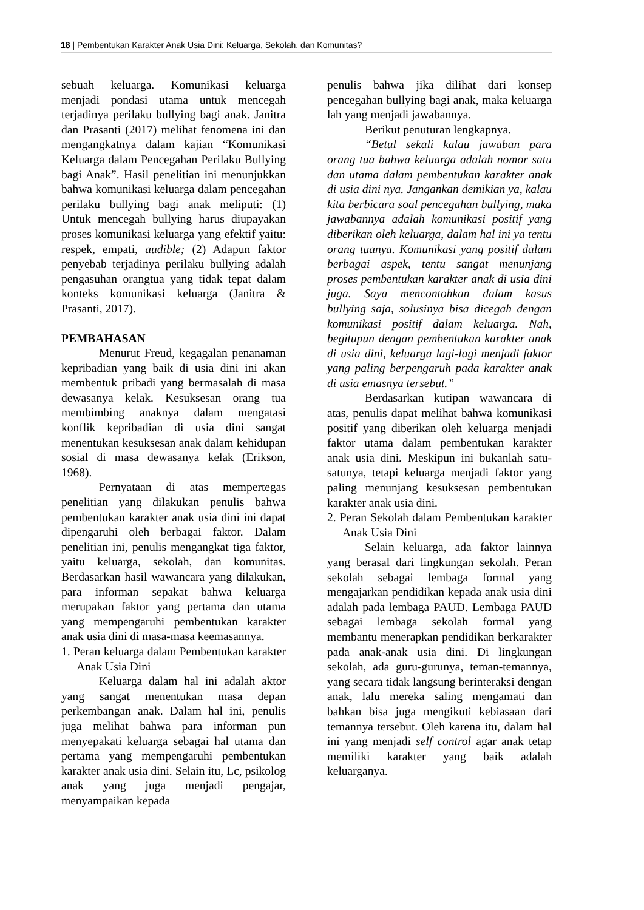18 | Pembentukan Karakter Anak Usia Dini: Keluarga, Sekolah, dan Komunitas?
sebuah keluarga. Komunikasi keluarga menjadi pondasi utama untuk mencegah terjadinya perilaku bullying bagi anak. Janitra dan Prasanti (2017) melihat fenomena ini dan mengangkatnya dalam kajian “Komunikasi Keluarga dalam Pencegahan Perilaku Bullying bagi Anak”. Hasil penelitian ini menunjukkan bahwa komunikasi keluarga dalam pencegahan perilaku bullying bagi anak meliputi: (1) Untuk mencegah bullying harus diupayakan proses komunikasi keluarga yang efektif yaitu: respek, empati, audible; (2) Adapun faktor penyebab terjadinya perilaku bullying adalah pengasuhan orangtua yang tidak tepat dalam konteks komunikasi keluarga (Janitra & Prasanti, 2017).
PEMBAHASAN
Menurut Freud, kegagalan penanaman kepribadian yang baik di usia dini ini akan membentuk pribadi yang bermasalah di masa dewasanya kelak. Kesuksesan orang tua membimbing anaknya dalam mengatasi konflik kepribadian di usia dini sangat menentukan kesuksesan anak dalam kehidupan sosial di masa dewasanya kelak (Erikson, 1968).
Pernyataan di atas mempertegas penelitian yang dilakukan penulis bahwa pembentukan karakter anak usia dini ini dapat dipengaruhi oleh berbagai faktor. Dalam penelitian ini, penulis mengangkat tiga faktor, yaitu keluarga, sekolah, dan komunitas. Berdasarkan hasil wawancara yang dilakukan, para informan sepakat bahwa keluarga merupakan faktor yang pertama dan utama yang mempengaruhi pembentukan karakter anak usia dini di masa-masa keemasannya.
1. Peran keluarga dalam Pembentukan karakter Anak Usia Dini
Keluarga dalam hal ini adalah aktor yang sangat menentukan masa depan perkembangan anak. Dalam hal ini, penulis juga melihat bahwa para informan pun menyepakati keluarga sebagai hal utama dan pertama yang mempengaruhi pembentukan karakter anak usia dini. Selain itu, Lc, psikolog anak yang juga menjadi pengajar, menyampaikan kepada
penulis bahwa jika dilihat dari konsep pencegahan bullying bagi anak, maka keluarga lah yang menjadi jawabannya.
Berikut penuturan lengkapnya.
“Betul sekali kalau jawaban para orang tua bahwa keluarga adalah nomor satu dan utama dalam pembentukan karakter anak di usia dini nya. Jangankan demikian ya, kalau kita berbicara soal pencegahan bullying, maka jawabannya adalah komunikasi positif yang diberikan oleh keluarga, dalam hal ini ya tentu orang tuanya. Komunikasi yang positif dalam berbagai aspek, tentu sangat menunjang proses pembentukan karakter anak di usia dini juga. Saya mencontohkan dalam kasus bullying saja, solusinya bisa dicegah dengan komunikasi positif dalam keluarga. Nah, begitupun dengan pembentukan karakter anak di usia dini, keluarga lagi-lagi menjadi faktor yang paling berpengaruh pada karakter anak di usia emasnya tersebut.”
Berdasarkan kutipan wawancara di atas, penulis dapat melihat bahwa komunikasi positif yang diberikan oleh keluarga menjadi faktor utama dalam pembentukan karakter anak usia dini. Meskipun ini bukanlah satu-satunya, tetapi keluarga menjadi faktor yang paling menunjang kesuksesan pembentukan karakter anak usia dini.
2. Peran Sekolah dalam Pembentukan karakter Anak Usia Dini
Selain keluarga, ada faktor lainnya yang berasal dari lingkungan sekolah. Peran sekolah sebagai lembaga formal yang mengajarkan pendidikan kepada anak usia dini adalah pada lembaga PAUD. Lembaga PAUD sebagai lembaga sekolah formal yang membantu menerapkan pendidikan berkarakter pada anak-anak usia dini. Di lingkungan sekolah, ada guru-gurunya, teman-temannya, yang secara tidak langsung berinteraksi dengan anak, lalu mereka saling mengamati dan bahkan bisa juga mengikuti kebiasaan dari temannya tersebut. Oleh karena itu, dalam hal ini yang menjadi self control agar anak tetap memiliki karakter yang baik adalah keluarganya.